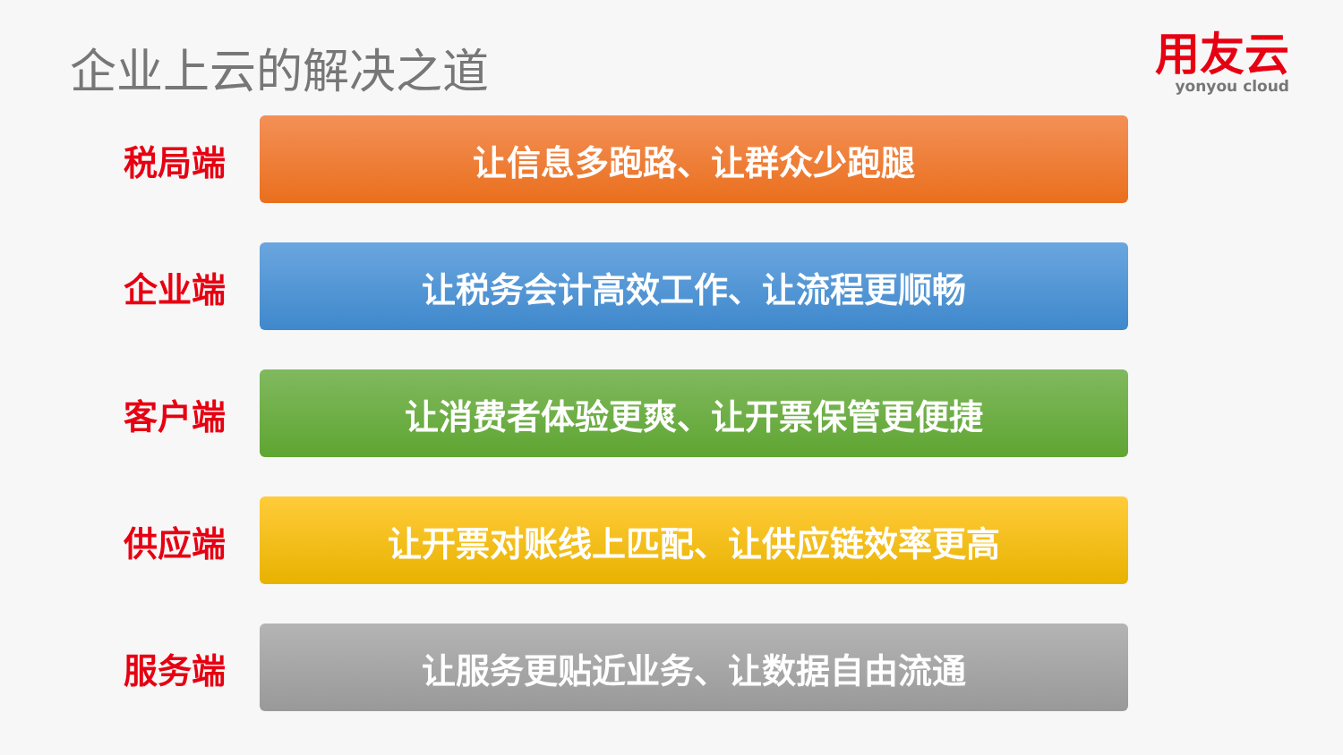企业上云的解决之道
用友云
yonyou cloud
税局端
让信息多跑路、让群众少跑腿
企业端
让税务会计高效工作、让流程更顺畅
客户端
让消费者体验更爽、让开票保管更便捷
供应端
让开票对账线上匹配、让供应链效率更高
服务端
让服务更贴近业务、让数据自由流通